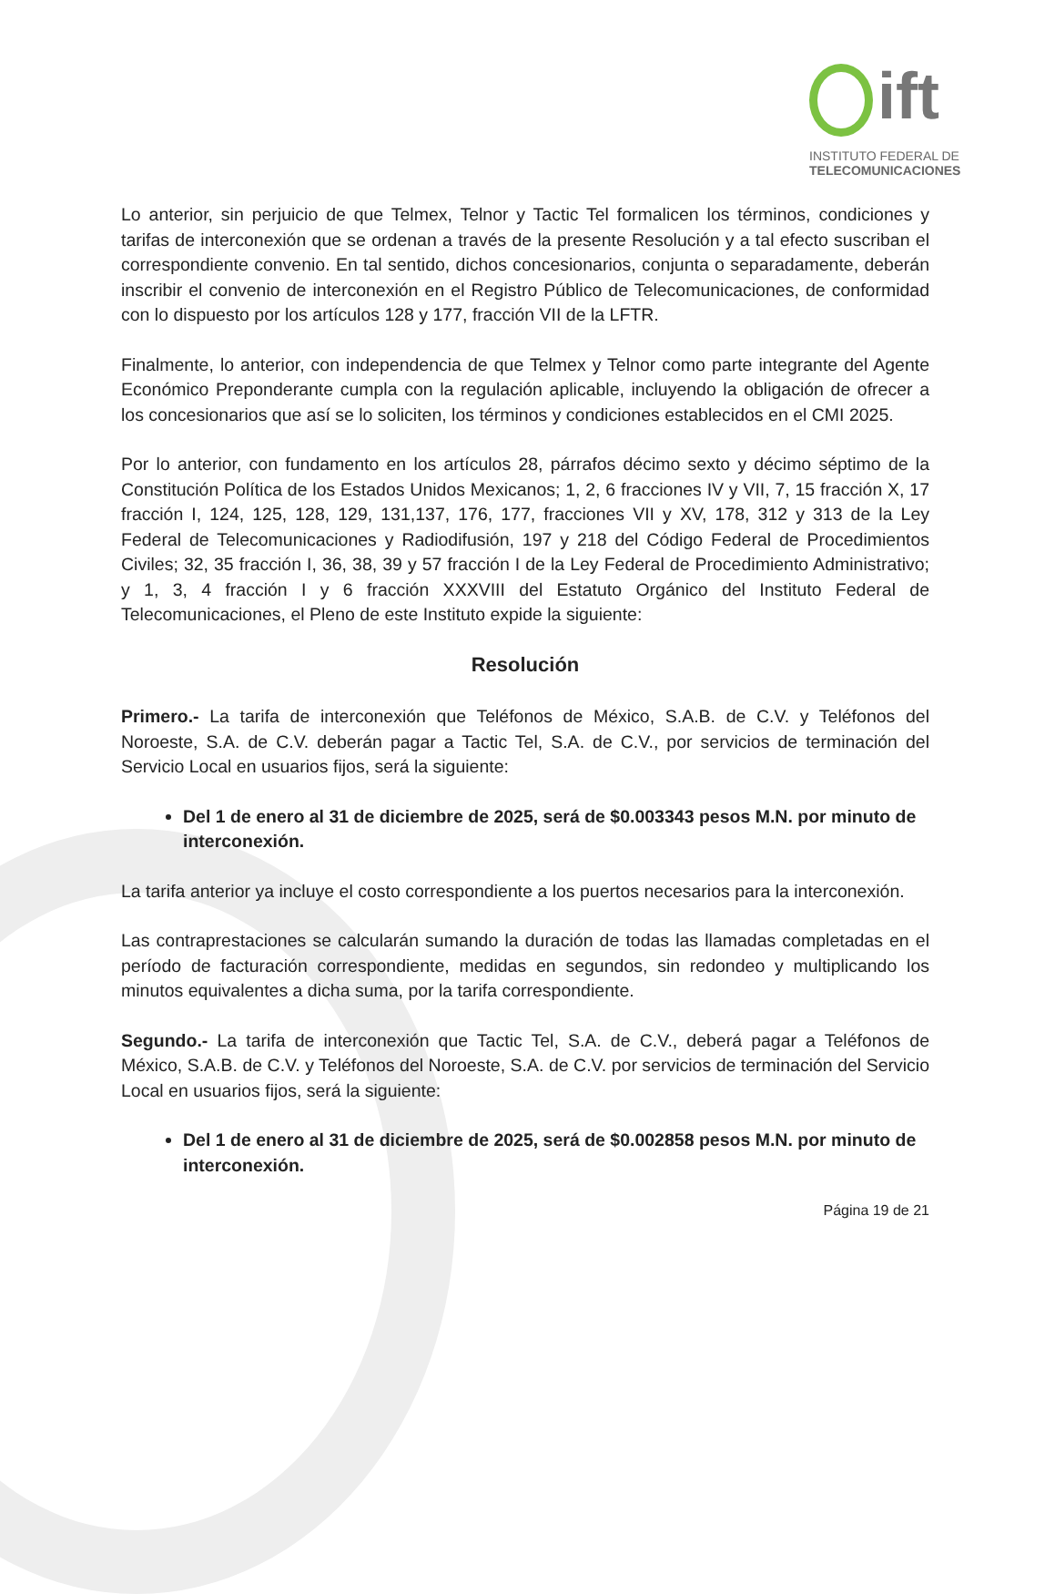ift
INSTITUTO FEDERAL DE
TELECOMUNICACIONES
Lo anterior, sin perjuicio de que Telmex, Telnor y Tactic Tel formalicen los términos, condiciones y tarifas de interconexión que se ordenan a través de la presente Resolución y a tal efecto suscriban el correspondiente convenio. En tal sentido, dichos concesionarios, conjunta o separadamente, deberán inscribir el convenio de interconexión en el Registro Público de Telecomunicaciones, de conformidad con lo dispuesto por los artículos 128 y 177, fracción VII de la LFTR.
Finalmente, lo anterior, con independencia de que Telmex y Telnor como parte integrante del Agente Económico Preponderante cumpla con la regulación aplicable, incluyendo la obligación de ofrecer a los concesionarios que así se lo soliciten, los términos y condiciones establecidos en el CMI 2025.
Por lo anterior, con fundamento en los artículos 28, párrafos décimo sexto y décimo séptimo de la Constitución Política de los Estados Unidos Mexicanos; 1, 2, 6 fracciones IV y VII, 7, 15 fracción X, 17 fracción I, 124, 125, 128, 129, 131,137, 176, 177, fracciones VII y XV, 178, 312 y 313 de la Ley Federal de Telecomunicaciones y Radiodifusión, 197 y 218 del Código Federal de Procedimientos Civiles; 32, 35 fracción I, 36, 38, 39 y 57 fracción I de la Ley Federal de Procedimiento Administrativo; y 1, 3, 4 fracción I y 6 fracción XXXVIII del Estatuto Orgánico del Instituto Federal de Telecomunicaciones, el Pleno de este Instituto expide la siguiente:
Resolución
Primero.- La tarifa de interconexión que Teléfonos de México, S.A.B. de C.V. y Teléfonos del Noroeste, S.A. de C.V. deberán pagar a Tactic Tel, S.A. de C.V., por servicios de terminación del Servicio Local en usuarios fijos, será la siguiente:
Del 1 de enero al 31 de diciembre de 2025, será de $0.003343 pesos M.N. por minuto de interconexión.
La tarifa anterior ya incluye el costo correspondiente a los puertos necesarios para la interconexión.
Las contraprestaciones se calcularán sumando la duración de todas las llamadas completadas en el período de facturación correspondiente, medidas en segundos, sin redondeo y multiplicando los minutos equivalentes a dicha suma, por la tarifa correspondiente.
Segundo.- La tarifa de interconexión que Tactic Tel, S.A. de C.V., deberá pagar a Teléfonos de México, S.A.B. de C.V. y Teléfonos del Noroeste, S.A. de C.V. por servicios de terminación del Servicio Local en usuarios fijos, será la siguiente:
Del 1 de enero al 31 de diciembre de 2025, será de $0.002858 pesos M.N. por minuto de interconexión.
Página 19 de 21